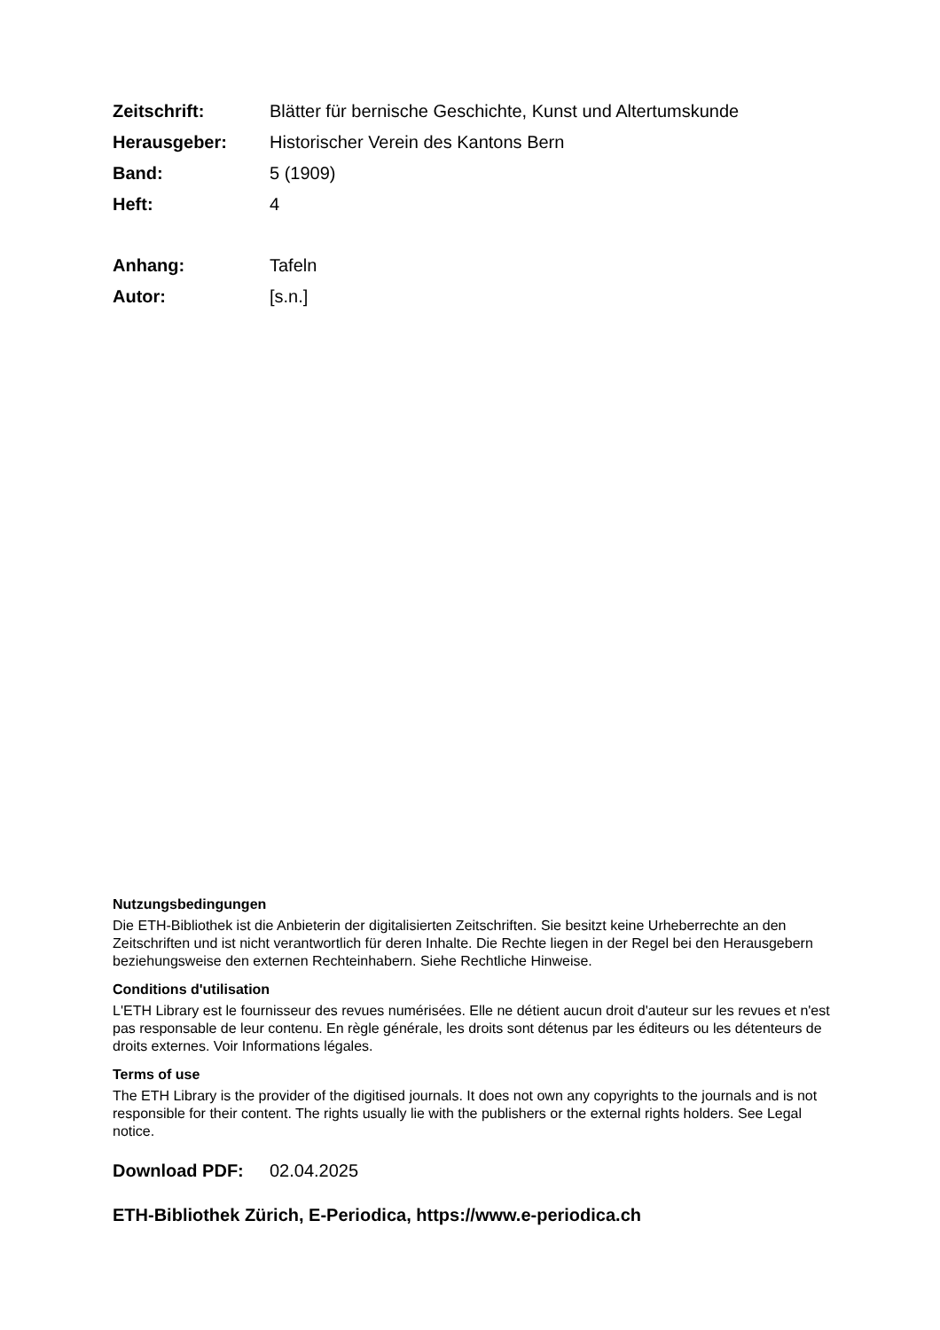Zeitschrift: Blätter für bernische Geschichte, Kunst und Altertumskunde
Herausgeber: Historischer Verein des Kantons Bern
Band: 5 (1909)
Heft: 4
Anhang: Tafeln
Autor: [s.n.]
Nutzungsbedingungen
Die ETH-Bibliothek ist die Anbieterin der digitalisierten Zeitschriften. Sie besitzt keine Urheberrechte an den Zeitschriften und ist nicht verantwortlich für deren Inhalte. Die Rechte liegen in der Regel bei den Herausgebern beziehungsweise den externen Rechteinhabern. Siehe Rechtliche Hinweise.
Conditions d'utilisation
L'ETH Library est le fournisseur des revues numérisées. Elle ne détient aucun droit d'auteur sur les revues et n'est pas responsable de leur contenu. En règle générale, les droits sont détenus par les éditeurs ou les détenteurs de droits externes. Voir Informations légales.
Terms of use
The ETH Library is the provider of the digitised journals. It does not own any copyrights to the journals and is not responsible for their content. The rights usually lie with the publishers or the external rights holders. See Legal notice.
Download PDF: 02.04.2025
ETH-Bibliothek Zürich, E-Periodica, https://www.e-periodica.ch